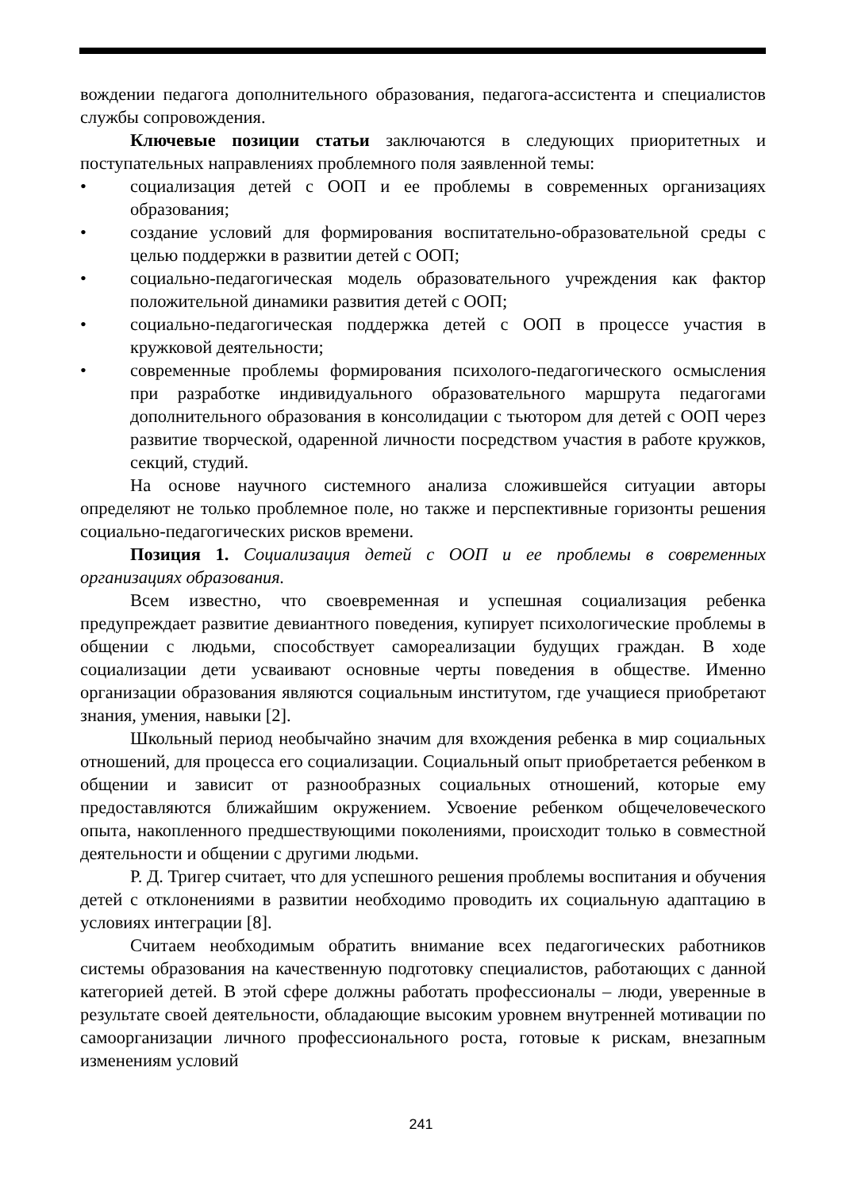вождении педагога дополнительного образования, педагога-ассистента и специалистов службы сопровождения.
Ключевые позиции статьи заключаются в следующих приоритетных и поступательных направлениях проблемного поля заявленной темы:
• социализация детей с ООП и ее проблемы в современных организациях образования;
• создание условий для формирования воспитательно-образовательной среды с целью поддержки в развитии детей с ООП;
• социально-педагогическая модель образовательного учреждения как фактор положительной динамики развития детей с ООП;
• социально-педагогическая поддержка детей с ООП в процессе участия в кружковой деятельности;
• современные проблемы формирования психолого-педагогического осмысления при разработке индивидуального образовательного маршрута педагогами дополнительного образования в консолидации с тьютором для детей с ООП через развитие творческой, одаренной личности посредством участия в работе кружков, секций, студий.
На основе научного системного анализа сложившейся ситуации авторы определяют не только проблемное поле, но также и перспективные горизонты решения социально-педагогических рисков времени.
Позиция 1. Социализация детей с ООП и ее проблемы в современных организациях образования.
Всем известно, что своевременная и успешная социализация ребенка предупреждает развитие девиантного поведения, купирует психологические проблемы в общении с людьми, способствует самореализации будущих граждан. В ходе социализации дети усваивают основные черты поведения в обществе. Именно организации образования являются социальным институтом, где учащиеся приобретают знания, умения, навыки [2].
Школьный период необычайно значим для вхождения ребенка в мир социальных отношений, для процесса его социализации. Социальный опыт приобретается ребенком в общении и зависит от разнообразных социальных отношений, которые ему предоставляются ближайшим окружением. Усвоение ребенком общечеловеческого опыта, накопленного предшествующими поколениями, происходит только в совместной деятельности и общении с другими людьми.
Р. Д. Тригер считает, что для успешного решения проблемы воспитания и обучения детей с отклонениями в развитии необходимо проводить их социальную адаптацию в условиях интеграции [8].
Считаем необходимым обратить внимание всех педагогических работников системы образования на качественную подготовку специалистов, работающих с данной категорией детей. В этой сфере должны работать профессионалы – люди, уверенные в результате своей деятельности, обладающие высоким уровнем внутренней мотивации по самоорганизации личного профессионального роста, готовые к рискам, внезапным изменениям условий
241